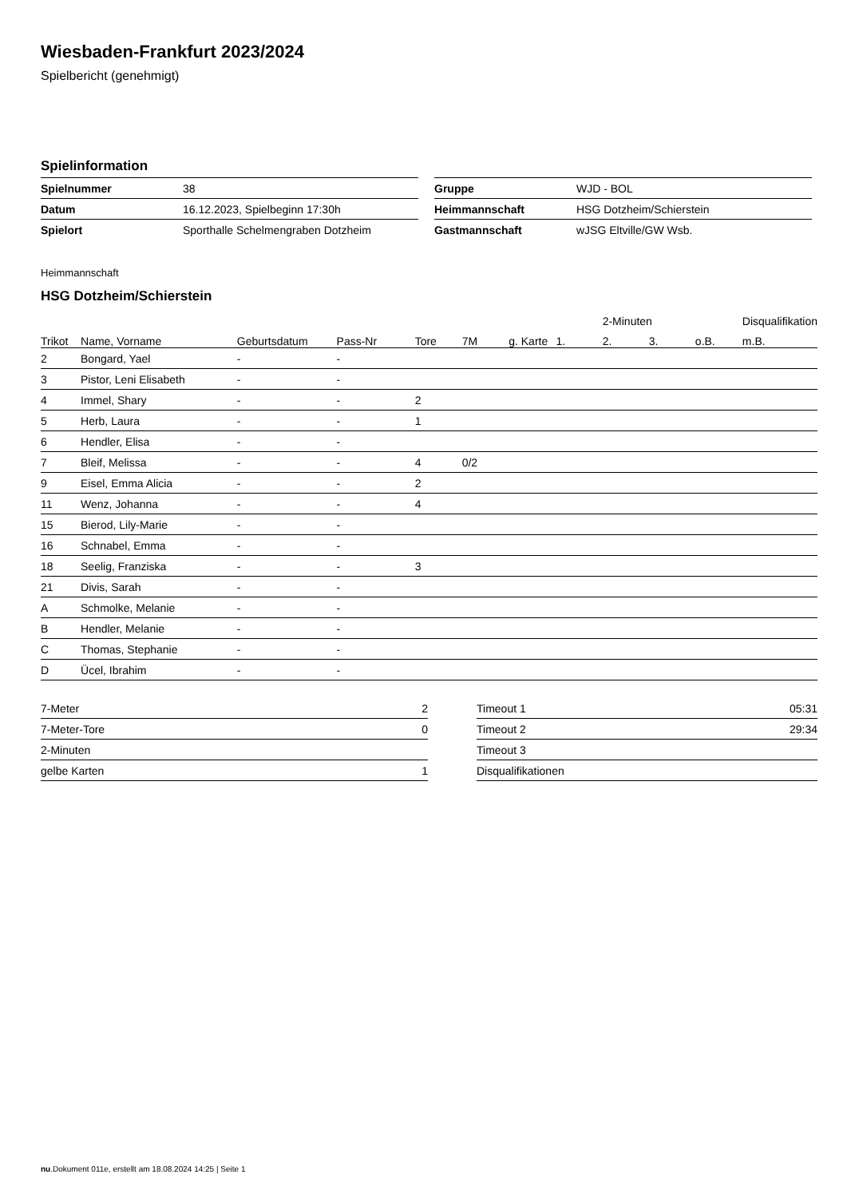Wiesbaden-Frankfurt 2023/2024
Spielbericht (genehmigt)
Spielinformation
| Spielnummer | 38 |
| Datum | 16.12.2023, Spielbeginn 17:30h |
| Spielort | Sporthalle Schelmengraben Dotzheim |
| Gruppe | WJD - BOL |
| Heimmannschaft | HSG Dotzheim/Schierstein |
| Gastmannschaft | wJSG Eltville/GW Wsb. |
Heimmannschaft
HSG Dotzheim/Schierstein
| | | | | | | | | 2-Minuten | | | Disqualifikation |
| --- | --- | --- | --- | --- | --- | --- | --- | --- | --- | --- | --- |
| Trikot | Name, Vorname | Geburtsdatum | Pass-Nr | Tore | 7M | g. Karte | 1. | 2. | 3. | o.B. | m.B. |
| 2 | Bongard, Yael | - | - | | | | | | | | |
| 3 | Pistor, Leni Elisabeth | - | - | | | | | | | | |
| 4 | Immel, Shary | - | - | 2 | | | | | | | |
| 5 | Herb, Laura | - | - | 1 | | | | | | | |
| 6 | Hendler, Elisa | - | - | | | | | | | | |
| 7 | Bleif, Melissa | - | - | 4 | 0/2 | | | | | | |
| 9 | Eisel, Emma Alicia | - | - | 2 | | | | | | | |
| 11 | Wenz, Johanna | - | - | 4 | | | | | | | |
| 15 | Bierod, Lily-Marie | - | - | | | | | | | | |
| 16 | Schnabel, Emma | - | - | | | | | | | | |
| 18 | Seelig, Franziska | - | - | 3 | | | | | | | |
| 21 | Divis, Sarah | - | - | | | | | | | | |
| A | Schmolke, Melanie | - | - | | | | | | | | |
| B | Hendler, Melanie | - | - | | | | | | | | |
| C | Thomas, Stephanie | - | - | | | | | | | | |
| D | Ücel, Ibrahim | - | - | | | | | | | | |
| 7-Meter | 2 |
| 7-Meter-Tore | 0 |
| 2-Minuten | |
| gelbe Karten | 1 |
| Timeout 1 | 05:31 |
| Timeout 2 | 29:34 |
| Timeout 3 | |
| Disqualifikationen | |
nu.Dokument 011e, erstellt am 18.08.2024 14:25 | Seite 1